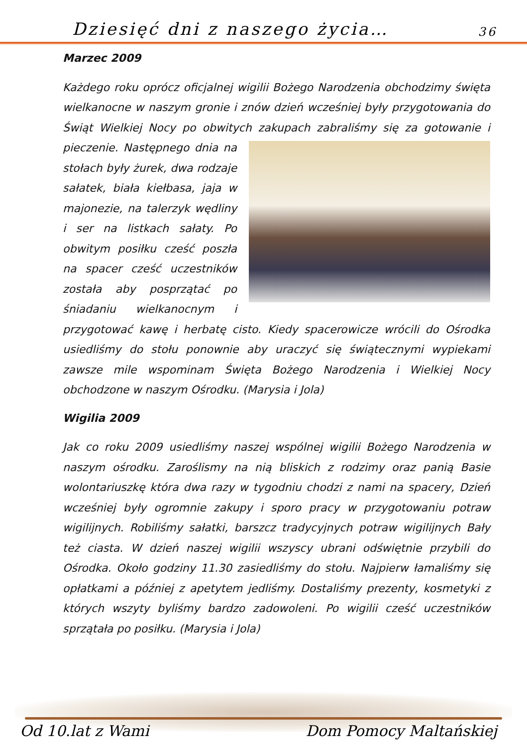Dziesięć dni z naszego życia… 36
Marzec 2009
Każdego roku oprócz oficjalnej wigilii Bożego Narodzenia obchodzimy święta wielkanocne w naszym gronie i znów dzień wcześniej były przygotowania do Świąt Wielkiej Nocy po obwitych zakupach zabraliśmy się za gotowanie i pieczenie. Następnego dnia na stołach były żurek, dwa rodzaje sałatek, biała kiełbasa, jaja w majonezie, na talerzyk wędliny i ser na listkach sałaty. Po obwitym posiłku cześć poszła na spacer cześć uczestników została aby posprzątać po śniadaniu wielkanocnym i przygotować kawę i herbatę cisto. Kiedy spacerowicze wrócili do Ośrodka usiedliśmy do stołu ponownie aby uraczyć się świątecznymi wypiekami zawsze mile wspominam Święta Bożego Narodzenia i Wielkiej Nocy obchodzone w naszym Ośrodku. (Marysia i Jola)
Wigilia 2009
Jak co roku 2009 usiedliśmy naszej wspólnej wigilii Bożego Narodzenia w naszym ośrodku. Zaroślismy na nią bliskich z rodzimy oraz panią Basie wolontariuszkę która dwa razy w tygodniu chodzi z nami na spacery, Dzień wcześniej były ogromnie zakupy i sporo pracy w przygotowaniu potraw wigilijnych. Robiliśmy sałatki, barszcz tradycyjnych potraw wigilijnych Bały też ciasta. W dzień naszej wigilii wszyscy ubrani odświętnie przybili do Ośrodka. Około godziny 11.30 zasiedliśmy do stołu. Najpierw łamaliśmy się opłatkami a później z apetytem jedliśmy. Dostaliśmy prezenty, kosmetyki z których wszyty byliśmy bardzo zadowoleni. Po wigilii cześć uczestników sprzątała po posiłku. (Marysia i Jola)
Od 10.lat z Wami Dom Pomocy Maltańskiej